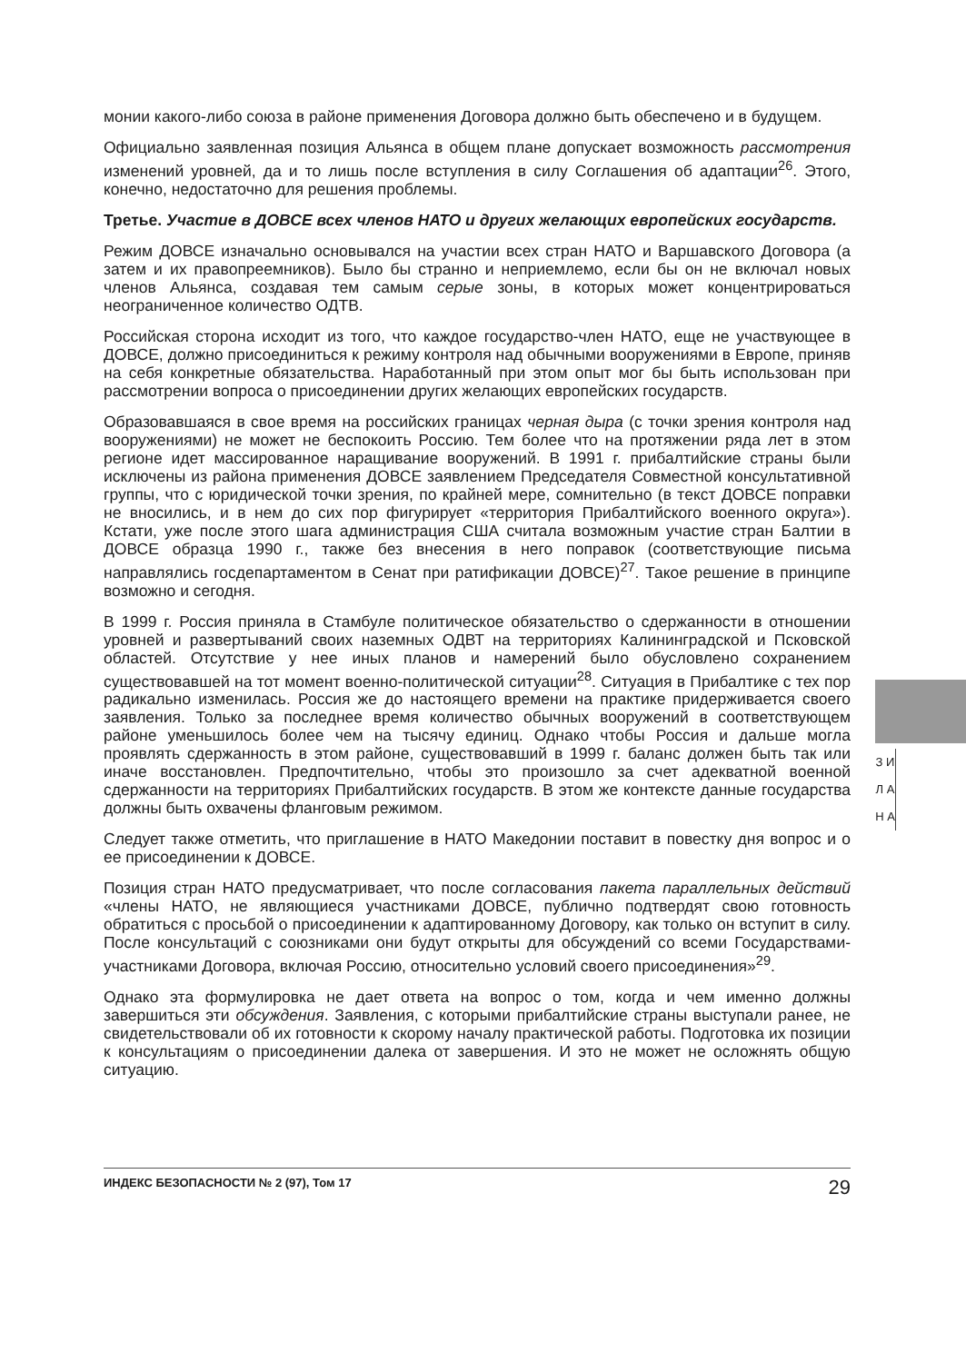монии какого-либо союза в районе применения Договора должно быть обеспечено и в будущем.
Официально заявленная позиция Альянса в общем плане допускает возможность рассмотрения изменений уровней, да и то лишь после вступления в силу Соглашения об адаптации<sup>26</sup>. Этого, конечно, недостаточно для решения проблемы.
Третье. Участие в ДОВСЕ всех членов НАТО и других желающих европейских государств.
Режим ДОВСЕ изначально основывался на участии всех стран НАТО и Варшавского Договора (а затем и их правопреемников). Было бы странно и неприемлемо, если бы он не включал новых членов Альянса, создавая тем самым серые зоны, в которых может концентрироваться неограниченное количество ОДТВ.
Российская сторона исходит из того, что каждое государство-член НАТО, еще не участвующее в ДОВСЕ, должно присоединиться к режиму контроля над обычными вооружениями в Европе, приняв на себя конкретные обязательства. Наработанный при этом опыт мог бы быть использован при рассмотрении вопроса о присоединении других желающих европейских государств.
Образовавшаяся в свое время на российских границах черная дыра (с точки зрения контроля над вооружениями) не может не беспокоить Россию. Тем более что на протяжении ряда лет в этом регионе идет массированное наращивание вооружений. В 1991 г. прибалтийские страны были исключены из района применения ДОВСЕ заявлением Председателя Совместной консультативной группы, что с юридической точки зрения, по крайней мере, сомнительно (в текст ДОВСЕ поправки не вносились, и в нем до сих пор фигурирует «территория Прибалтийского военного округа»). Кстати, уже после этого шага администрация США считала возможным участие стран Балтии в ДОВСЕ образца 1990 г., также без внесения в него поправок (соответствующие письма направлялись госдепартаментом в Сенат при ратификации ДОВСЕ)<sup>27</sup>. Такое решение в принципе возможно и сегодня.
В 1999 г. Россия приняла в Стамбуле политическое обязательство о сдержанности в отношении уровней и развертываний своих наземных ОДВТ на территориях Калининградской и Псковской областей. Отсутствие у нее иных планов и намерений было обусловлено сохранением существовавшей на тот момент военно-политической ситуации<sup>28</sup>. Ситуация в Прибалтике с тех пор радикально изменилась. Россия же до настоящего времени на практике придерживается своего заявления. Только за последнее время количество обычных вооружений в соответствующем районе уменьшилось более чем на тысячу единиц. Однако чтобы Россия и дальше могла проявлять сдержанность в этом районе, существовавший в 1999 г. баланс должен быть так или иначе восстановлен. Предпочтительно, чтобы это произошло за счет адекватной военной сдержанности на территориях Прибалтийских государств. В этом же контексте данные государства должны быть охвачены фланговым режимом.
Следует также отметить, что приглашение в НАТО Македонии поставит в повестку дня вопрос и о ее присоединении к ДОВСЕ.
Позиция стран НАТО предусматривает, что после согласования пакета параллельных действий «члены НАТО, не являющиеся участниками ДОВСЕ, публично подтвердят свою готовность обратиться с просьбой о присоединении к адаптированному Договору, как только он вступит в силу. После консультаций с союзниками они будут открыты для обсуждений со всеми Государствами-участниками Договора, включая Россию, относительно условий своего присоединения»<sup>29</sup>.
Однако эта формулировка не дает ответа на вопрос о том, когда и чем именно должны завершиться эти обсуждения. Заявления, с которыми прибалтийские страны выступали ранее, не свидетельствовали об их готовности к скорому началу практической работы. Подготовка их позиции к консультациям о присоединении далека от завершения. И это не может не осложнять общую ситуацию.
З И Л А Н А
ИНДЕКС БЕЗОПАСНОСТИ № 2 (97), Том 17 29